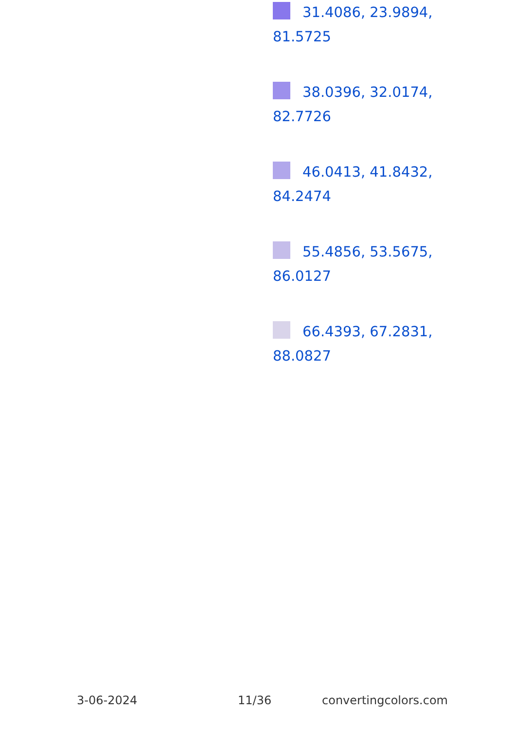31.4086, 23.9894, 81.5725
38.0396, 32.0174, 82.7726
46.0413, 41.8432, 84.2474
55.4856, 53.5675, 86.0127
66.4393, 67.2831, 88.0827
3-06-2024 11/36 convertingcolors.com